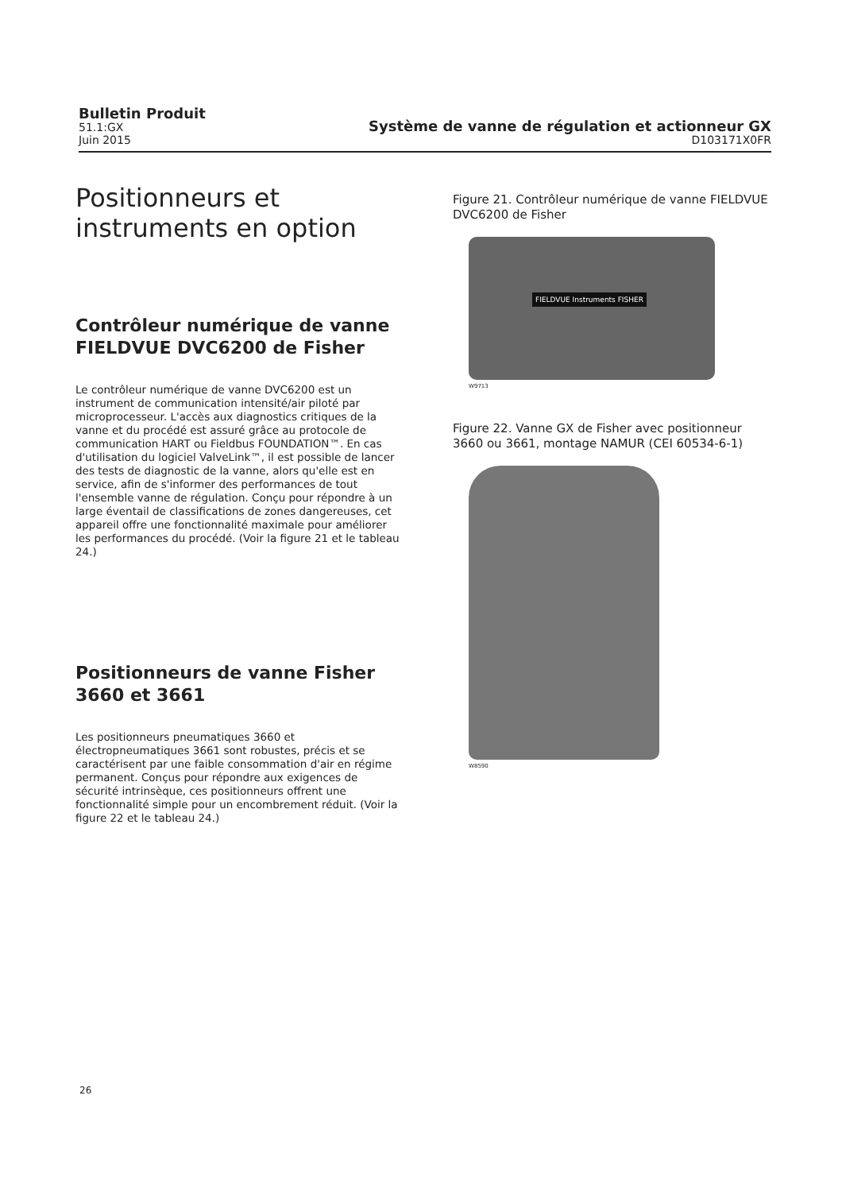Bulletin Produit
51.1:GX
Juin 2015
Système de vanne de régulation et actionneur GX
D103171X0FR
Positionneurs et instruments en option
Contrôleur numérique de vanne FIELDVUE DVC6200 de Fisher
Le contrôleur numérique de vanne DVC6200 est un instrument de communication intensité/air piloté par microprocesseur. L'accès aux diagnostics critiques de la vanne et du procédé est assuré grâce au protocole de communication HART ou Fieldbus FOUNDATION™. En cas d'utilisation du logiciel ValveLink™, il est possible de lancer des tests de diagnostic de la vanne, alors qu'elle est en service, afin de s'informer des performances de tout l'ensemble vanne de régulation. Conçu pour répondre à un large éventail de classifications de zones dangereuses, cet appareil offre une fonctionnalité maximale pour améliorer les performances du procédé. (Voir la figure 21 et le tableau 24.)
Positionneurs de vanne Fisher 3660 et 3661
Les positionneurs pneumatiques 3660 et électropneumatiques 3661 sont robustes, précis et se caractérisent par une faible consommation d'air en régime permanent. Conçus pour répondre aux exigences de sécurité intrinsèque, ces positionneurs offrent une fonctionnalité simple pour un encombrement réduit. (Voir la figure 22 et le tableau 24.)
Figure 21. Contrôleur numérique de vanne FIELDVUE DVC6200 de Fisher
FIELDVUE Instruments FISHER
W9713
Figure 22. Vanne GX de Fisher avec positionneur 3660 ou 3661, montage NAMUR (CEI 60534-6-1)
W8590
26